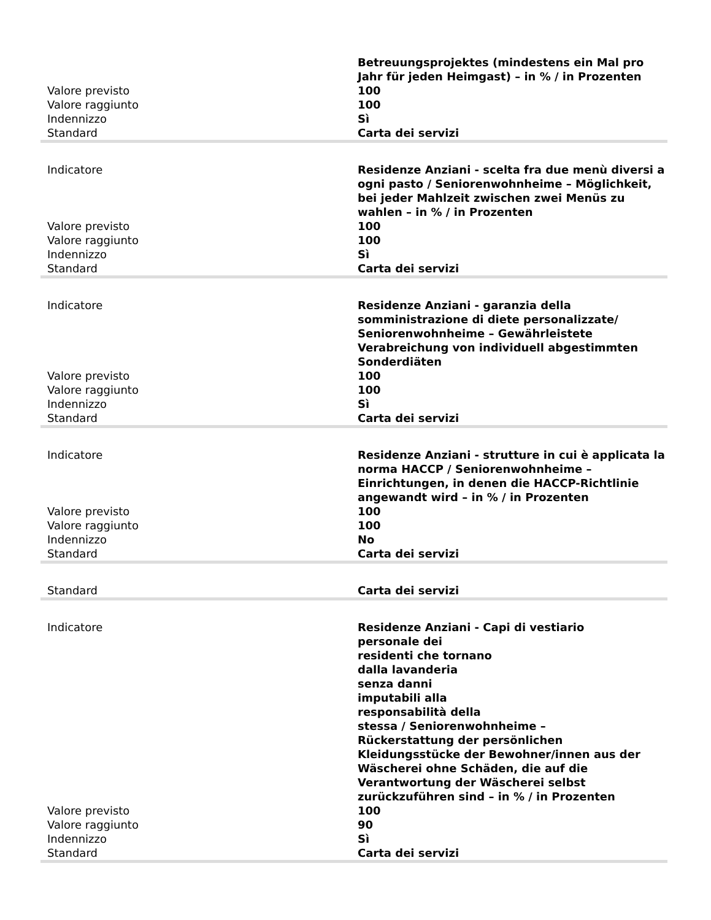| | Betreuungsprojektes (mindestens ein Mal pro Jahr für jeden Heimgast) – in % / in Prozenten |
| Valore previsto | 100 |
| Valore raggiunto | 100 |
| Indennizzo | Sì |
| Standard | Carta dei servizi |
| Indicatore | Residenze Anziani - scelta fra due menù diversi a ogni pasto / Seniorenwohnheime – Möglichkeit, bei jeder Mahlzeit zwischen zwei Menüs zu wahlen – in % / in Prozenten |
| Valore previsto | 100 |
| Valore raggiunto | 100 |
| Indennizzo | Sì |
| Standard | Carta dei servizi |
| Indicatore | Residenze Anziani - garanzia della somministrazione di diete personalizzate/ Seniorenwohnheime – Gewährleistete Verabreichung von individuell abgestimmten Sonderdiäten |
| Valore previsto | 100 |
| Valore raggiunto | 100 |
| Indennizzo | Sì |
| Standard | Carta dei servizi |
| Indicatore | Residenze Anziani - strutture in cui è applicata la norma HACCP / Seniorenwohnheime – Einrichtungen, in denen die HACCP-Richtlinie angewandt wird – in % / in Prozenten |
| Valore previsto | 100 |
| Valore raggiunto | 100 |
| Indennizzo | No |
| Standard | Carta dei servizi |
| Standard | Carta dei servizi |
| Indicatore | Residenze Anziani - Capi di vestiario personale dei residenti che tornano dalla lavanderia senza danni imputabili alla responsabilità della stessa / Seniorenwohnheime – Rückerstattung der persönlichen Kleidungsstücke der Bewohner/innen aus der Wäscherei ohne Schäden, die auf die Verantwortung der Wäscherei selbst zurückzuführen sind – in % / in Prozenten |
| Valore previsto | 100 |
| Valore raggiunto | 90 |
| Indennizzo | Sì |
| Standard | Carta dei servizi |